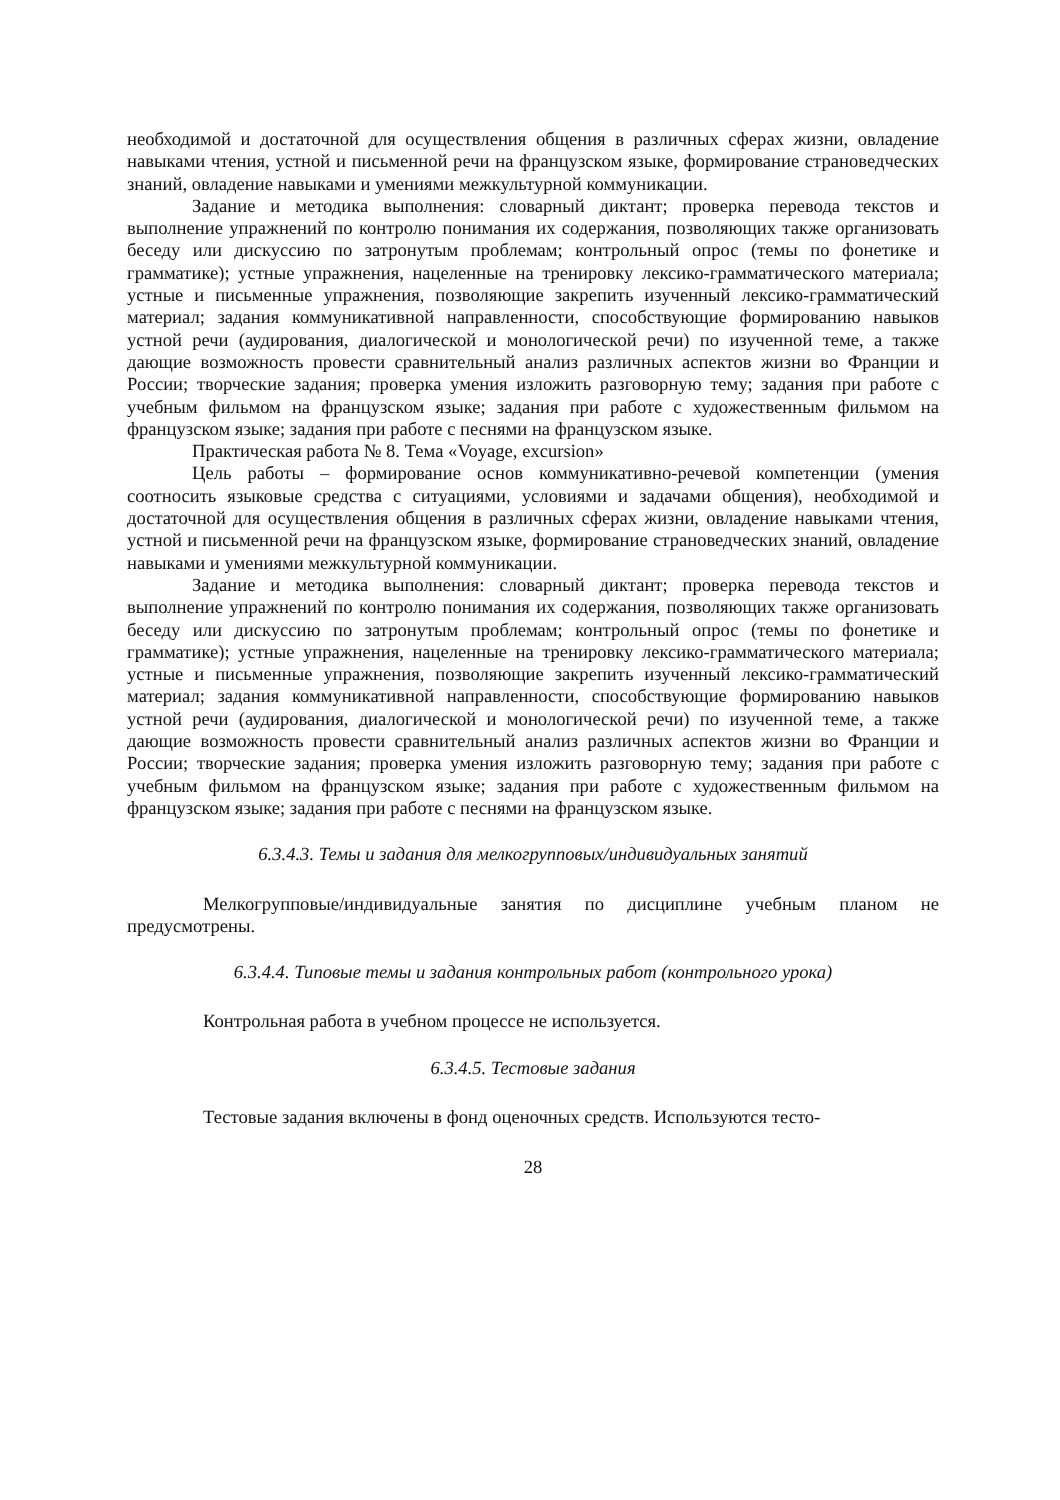необходимой и достаточной для осуществления общения в различных сферах жизни, овладение навыками чтения, устной и письменной речи на французском языке, формирование страноведческих знаний, овладение навыками и умениями межкультурной коммуникации.
Задание и методика выполнения: словарный диктант; проверка перевода текстов и выполнение упражнений по контролю понимания их содержания, позволяющих также организовать беседу или дискуссию по затронутым проблемам; контрольный опрос (темы по фонетике и грамматике); устные упражнения, нацеленные на тренировку лексико-грамматического материала; устные и письменные упражнения, позволяющие закрепить изученный лексико-грамматический материал; задания коммуникативной направленности, способствующие формированию навыков устной речи (аудирования, диалогической и монологической речи) по изученной теме, а также дающие возможность провести сравнительный анализ различных аспектов жизни во Франции и России; творческие задания; проверка умения изложить разговорную тему; задания при работе с учебным фильмом на французском языке; задания при работе с художественным фильмом на французском языке; задания при работе с песнями на французском языке.
Практическая работа № 8. Тема «Voyage, excursion»
Цель работы – формирование основ коммуникативно-речевой компетенции (умения соотносить языковые средства с ситуациями, условиями и задачами общения), необходимой и достаточной для осуществления общения в различных сферах жизни, овладение навыками чтения, устной и письменной речи на французском языке, формирование страноведческих знаний, овладение навыками и умениями межкультурной коммуникации.
Задание и методика выполнения: словарный диктант; проверка перевода текстов и выполнение упражнений по контролю понимания их содержания, позволяющих также организовать беседу или дискуссию по затронутым проблемам; контрольный опрос (темы по фонетике и грамматике); устные упражнения, нацеленные на тренировку лексико-грамматического материала; устные и письменные упражнения, позволяющие закрепить изученный лексико-грамматический материал; задания коммуникативной направленности, способствующие формированию навыков устной речи (аудирования, диалогической и монологической речи) по изученной теме, а также дающие возможность провести сравнительный анализ различных аспектов жизни во Франции и России; творческие задания; проверка умения изложить разговорную тему; задания при работе с учебным фильмом на французском языке; задания при работе с художественным фильмом на французском языке; задания при работе с песнями на французском языке.
6.3.4.3. Темы и задания для мелкогрупповых/индивидуальных занятий
Мелкогрупповые/индивидуальные занятия по дисциплине учебным планом не предусмотрены.
6.3.4.4. Типовые темы и задания контрольных работ (контрольного урока)
Контрольная работа в учебном процессе не используется.
6.3.4.5. Тестовые задания
Тестовые задания включены в фонд оценочных средств. Используются тесто-
28